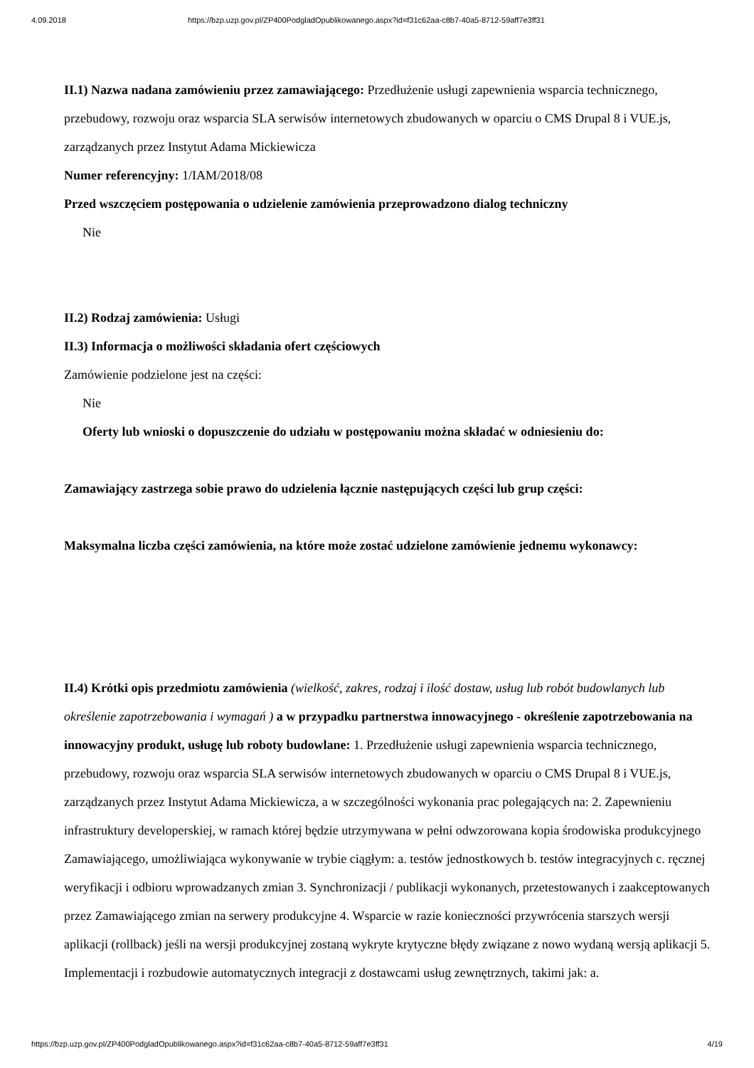4.09.2018 https://bzp.uzp.gov.pl/ZP400PodgladOpublikowanego.aspx?id=f31c62aa-c8b7-40a5-8712-59aff7e3ff31
II.1) Nazwa nadana zamówieniu przez zamawiającego: Przedłużenie usługi zapewnienia wsparcia technicznego, przebudowy, rozwoju oraz wsparcia SLA serwisów internetowych zbudowanych w oparciu o CMS Drupal 8 i VUE.js, zarządzanych przez Instytut Adama Mickiewicza
Numer referencyjny: 1/IAM/2018/08
Przed wszczęciem postępowania o udzielenie zamówienia przeprowadzono dialog techniczny
Nie
II.2) Rodzaj zamówienia: Usługi
II.3) Informacja o możliwości składania ofert częściowych
Zamówienie podzielone jest na części:
Nie
Oferty lub wnioski o dopuszczenie do udziału w postępowaniu można składać w odniesieniu do:
Zamawiający zastrzega sobie prawo do udzielenia łącznie następujących części lub grup części:
Maksymalna liczba części zamówienia, na które może zostać udzielone zamówienie jednemu wykonawcy:
II.4) Krótki opis przedmiotu zamówienia (wielkość, zakres, rodzaj i ilość dostaw, usług lub robót budowlanych lub określenie zapotrzebowania i wymagań ) a w przypadku partnerstwa innowacyjnego - określenie zapotrzebowania na innowacyjny produkt, usługę lub roboty budowlane: 1. Przedłużenie usługi zapewnienia wsparcia technicznego, przebudowy, rozwoju oraz wsparcia SLA serwisów internetowych zbudowanych w oparciu o CMS Drupal 8 i VUE.js, zarządzanych przez Instytut Adama Mickiewicza, a w szczególności wykonania prac polegających na: 2. Zapewnieniu infrastruktury developerskiej, w ramach której będzie utrzymywana w pełni odwzorowana kopia środowiska produkcyjnego Zamawiającego, umożliwiająca wykonywanie w trybie ciągłym: a. testów jednostkowych b. testów integracyjnych c. ręcznej weryfikacji i odbioru wprowadzanych zmian 3. Synchronizacji / publikacji wykonanych, przetestowanych i zaakceptowanych przez Zamawiającego zmian na serwery produkcyjne 4. Wsparcie w razie konieczności przywrócenia starszych wersji aplikacji (rollback) jeśli na wersji produkcyjnej zostaną wykryte krytyczne błędy związane z nowo wydaną wersją aplikacji 5. Implementacji i rozbudowie automatycznych integracji z dostawcami usług zewnętrznych, takimi jak: a.
https://bzp.uzp.gov.pl/ZP400PodgladOpublikowanego.aspx?id=f31c62aa-c8b7-40a5-8712-59aff7e3ff31 4/19